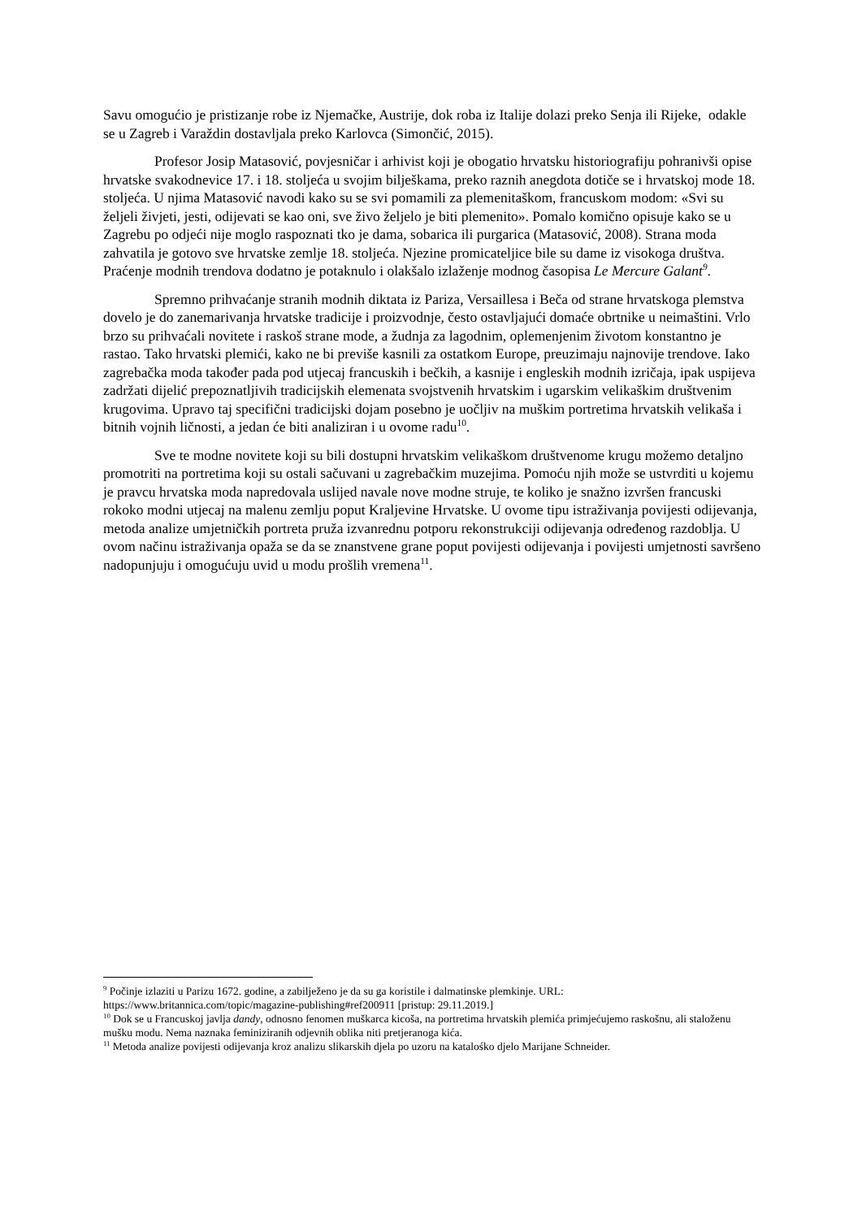Savu omogućio je pristizanje robe iz Njemačke, Austrije, dok roba iz Italije dolazi preko Senja ili Rijeke, odakle se u Zagreb i Varaždin dostavljala preko Karlovca (Simončić, 2015).
Profesor Josip Matasović, povjesničar i arhivist koji je obogatio hrvatsku historiografiju pohranivši opise hrvatske svakodnevice 17. i 18. stoljeća u svojim bilješkama, preko raznih anegdota dotiče se i hrvatskoj mode 18. stoljeća. U njima Matasović navodi kako su se svi pomamili za plemenitaškom, francuskom modom: «Svi su željeli živjeti, jesti, odijevati se kao oni, sve živo željelo je biti plemenito». Pomalo komično opisuje kako se u Zagrebu po odjeći nije moglo raspoznati tko je dama, sobarica ili purgarica (Matasović, 2008). Strana moda zahvatila je gotovo sve hrvatske zemlje 18. stoljeća. Njezine promicateljice bile su dame iz visokoga društva. Praćenje modnih trendova dodatno je potaknulo i olakšalo izlaženje modnog časopisa Le Mercure Galant<sup>9</sup>.
Spremno prihvaćanje stranih modnih diktata iz Pariza, Versaillesa i Beča od strane hrvatskoga plemstva dovelo je do zanemarivanja hrvatske tradicije i proizvodnje, često ostavljajući domaće obrtnike u neimaštini. Vrlo brzo su prihvaćali novitete i raskoš strane mode, a žudnja za lagodnim, oplemenjenim životom konstantno je rastao. Tako hrvatski plemići, kako ne bi previše kasnili za ostatkom Europe, preuzimaju najnovije trendove. Iako zagrebačka moda također pada pod utjecaj francuskih i bečkih, a kasnije i engleskih modnih izričaja, ipak uspijeva zadržati dijelić prepoznatljivih tradicijskih elemenata svojstvenih hrvatskim i ugarskim velikaškim društvenim krugovima. Upravo taj specifični tradicijski dojam posebno je uočljiv na muškim portretima hrvatskih velikaša i bitnih vojnih ličnosti, a jedan će biti analiziran i u ovome radu<sup>10</sup>.
Sve te modne novitete koji su bili dostupni hrvatskim velikaškom društvenome krugu možemo detaljno promotriti na portretima koji su ostali sačuvani u zagrebačkim muzejima. Pomoću njih može se ustvrditi u kojemu je pravcu hrvatska moda napredovala uslijed navale nove modne struje, te koliko je snažno izvršen francuski rokoko modni utjecaj na malenu zemlju poput Kraljevine Hrvatske. U ovome tipu istraživanja povijesti odijevanja, metoda analize umjetničkih portreta pruža izvanrednu potporu rekonstrukciji odijevanja određenog razdoblja. U ovom načinu istraživanja opaža se da se znanstvene grane poput povijesti odijevanja i povijesti umjetnosti savršeno nadopunjuju i omogućuju uvid u modu prošlih vremena<sup>11</sup>.
<sup>9</sup> Počinje izlaziti u Parizu 1672. godine, a zabilježeno je da su ga koristile i dalmatinske plemkinje. URL: https://www.britannica.com/topic/magazine-publishing#ref200911 [pristup: 29.11.2019.]
<sup>10</sup> Dok se u Francuskoj javlja dandy, odnosno fenomen muškarca kicoša, na portretima hrvatskih plemića primjećujemo raskošnu, ali staloženu mušku modu. Nema naznaka feminiziranih odjevnih oblika niti pretjeranoga kića.
<sup>11</sup> Metoda analize povijesti odijevanja kroz analizu slikarskih djela po uzoru na katalośko djelo Marijane Schneider.